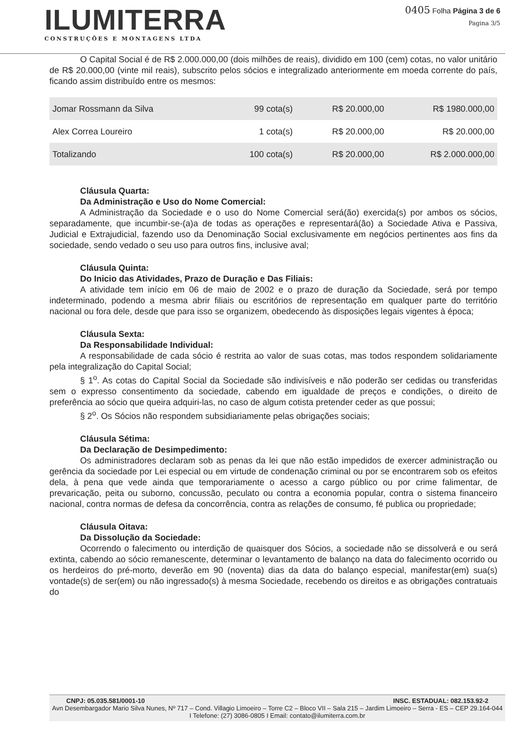ILUMITERRA
CONSTRUÇÕES E MONTAGENS LTDA
0405 Folha Página 3 de 6
Pagina 3/5
O Capital Social é de R$ 2.000.000,00 (dois milhões de reais), dividido em 100 (cem) cotas, no valor unitário de R$ 20.000,00 (vinte mil reais), subscrito pelos sócios e integralizado anteriormente em moeda corrente do país, ficando assim distribuído entre os mesmos:
| Jomar Rossmann da Silva | 99 cota(s) | R$ 20.000,00 | R$ 1980.000,00 |
| Alex Correa Loureiro | 1 cota(s) | R$ 20.000,00 | R$ 20.000,00 |
| Totalizando | 100 cota(s) | R$ 20.000,00 | R$ 2.000.000,00 |
Cláusula Quarta:
Da Administração e Uso do Nome Comercial:
A Administração da Sociedade e o uso do Nome Comercial será(ão) exercida(s) por ambos os sócios, separadamente, que incumbir-se-(a)a de todas as operações e representará(ão) a Sociedade Ativa e Passiva, Judicial e Extrajudicial, fazendo uso da Denominação Social exclusivamente em negócios pertinentes aos fins da sociedade, sendo vedado o seu uso para outros fins, inclusive aval;
Cláusula Quinta:
Do Inicio das Atividades, Prazo de Duração e Das Filiais:
A atividade tem início em 06 de maio de 2002 e o prazo de duração da Sociedade, será por tempo indeterminado, podendo a mesma abrir filiais ou escritórios de representação em qualquer parte do território nacional ou fora dele, desde que para isso se organizem, obedecendo às disposições legais vigentes à época;
Cláusula Sexta:
Da Responsabilidade Individual:
A responsabilidade de cada sócio é restrita ao valor de suas cotas, mas todos respondem solidariamente pela integralização do Capital Social;
§ 1<sup>o</sup>. As cotas do Capital Social da Sociedade são indivisíveis e não poderão ser cedidas ou transferidas sem o expresso consentimento da sociedade, cabendo em igualdade de preços e condições, o direito de preferência ao sócio que queira adquiri-las, no caso de algum cotista pretender ceder as que possui;
§ 2<sup>o</sup>. Os Sócios não respondem subsidiariamente pelas obrigações sociais;
Cláusula Sétima:
Da Declaração de Desimpedimento:
Os administradores declaram sob as penas da lei que não estão impedidos de exercer administração ou gerência da sociedade por Lei especial ou em virtude de condenação criminal ou por se encontrarem sob os efeitos dela, à pena que vede ainda que temporariamente o acesso a cargo público ou por crime falimentar, de prevaricação, peita ou suborno, concussão, peculato ou contra a economia popular, contra o sistema financeiro nacional, contra normas de defesa da concorrência, contra as relações de consumo, fé publica ou propriedade;
Cláusula Oitava:
Da Dissolução da Sociedade:
Ocorrendo o falecimento ou interdição de quaisquer dos Sócios, a sociedade não se dissolverá e ou será extinta, cabendo ao sócio remanescente, determinar o levantamento de balanço na data do falecimento ocorrido ou os herdeiros do pré-morto, deverão em 90 (noventa) dias da data do balanço especial, manifestar(em) sua(s) vontade(s) de ser(em) ou não ingressado(s) à mesma Sociedade, recebendo os direitos e as obrigações contratuais do
CNPJ: 05.035.581/0001-10 INSC. ESTADUAL: 082.153.92-2
Avn Desembargador Mario Silva Nunes, Nº 717 – Cond. Villagio Limoeiro – Torre C2 – Bloco VII – Sala 215 – Jardim Limoeiro – Serra - ES – CEP 29.164-044 I Telefone: (27) 3086-0805 I Email: contato@ilumiterra.com.br